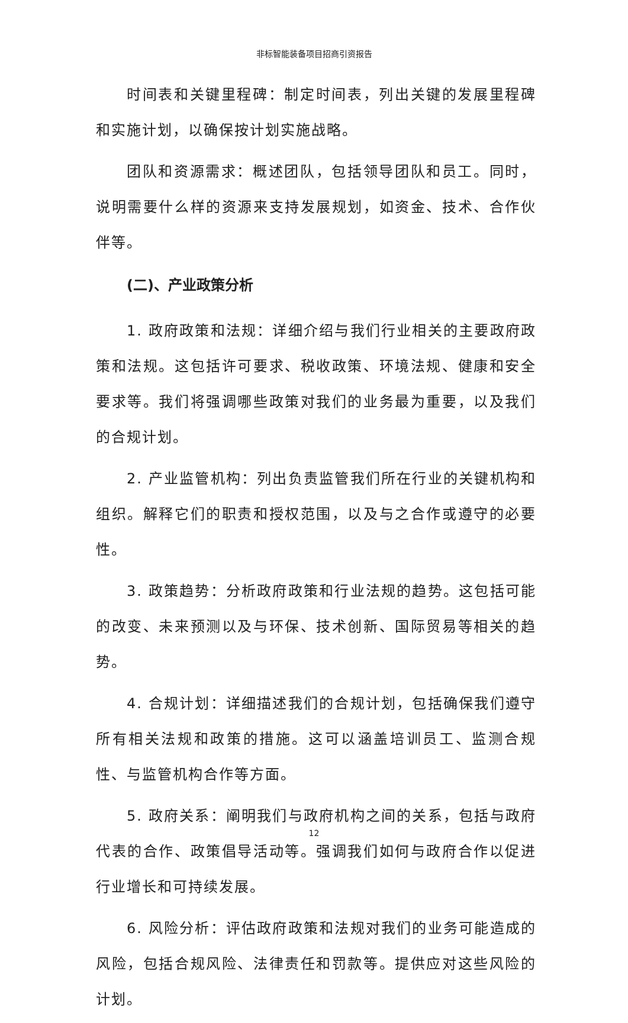非标智能装备项目招商引资报告
时间表和关键里程碑：制定时间表，列出关键的发展里程碑和实施计划，以确保按计划实施战略。
团队和资源需求：概述团队，包括领导团队和员工。同时，说明需要什么样的资源来支持发展规划，如资金、技术、合作伙伴等。
(二)、产业政策分析
1. 政府政策和法规：详细介绍与我们行业相关的主要政府政策和法规。这包括许可要求、税收政策、环境法规、健康和安全要求等。我们将强调哪些政策对我们的业务最为重要，以及我们的合规计划。
2. 产业监管机构：列出负责监管我们所在行业的关键机构和组织。解释它们的职责和授权范围，以及与之合作或遵守的必要性。
3. 政策趋势：分析政府政策和行业法规的趋势。这包括可能的改变、未来预测以及与环保、技术创新、国际贸易等相关的趋势。
4. 合规计划：详细描述我们的合规计划，包括确保我们遵守所有相关法规和政策的措施。这可以涵盖培训员工、监测合规性、与监管机构合作等方面。
5. 政府关系：阐明我们与政府机构之间的关系，包括与政府代表的合作、政策倡导活动等。强调我们如何与政府合作以促进行业增长和可持续发展。
6. 风险分析：评估政府政策和法规对我们的业务可能造成的风险，包括合规风险、法律责任和罚款等。提供应对这些风险的计划。
12